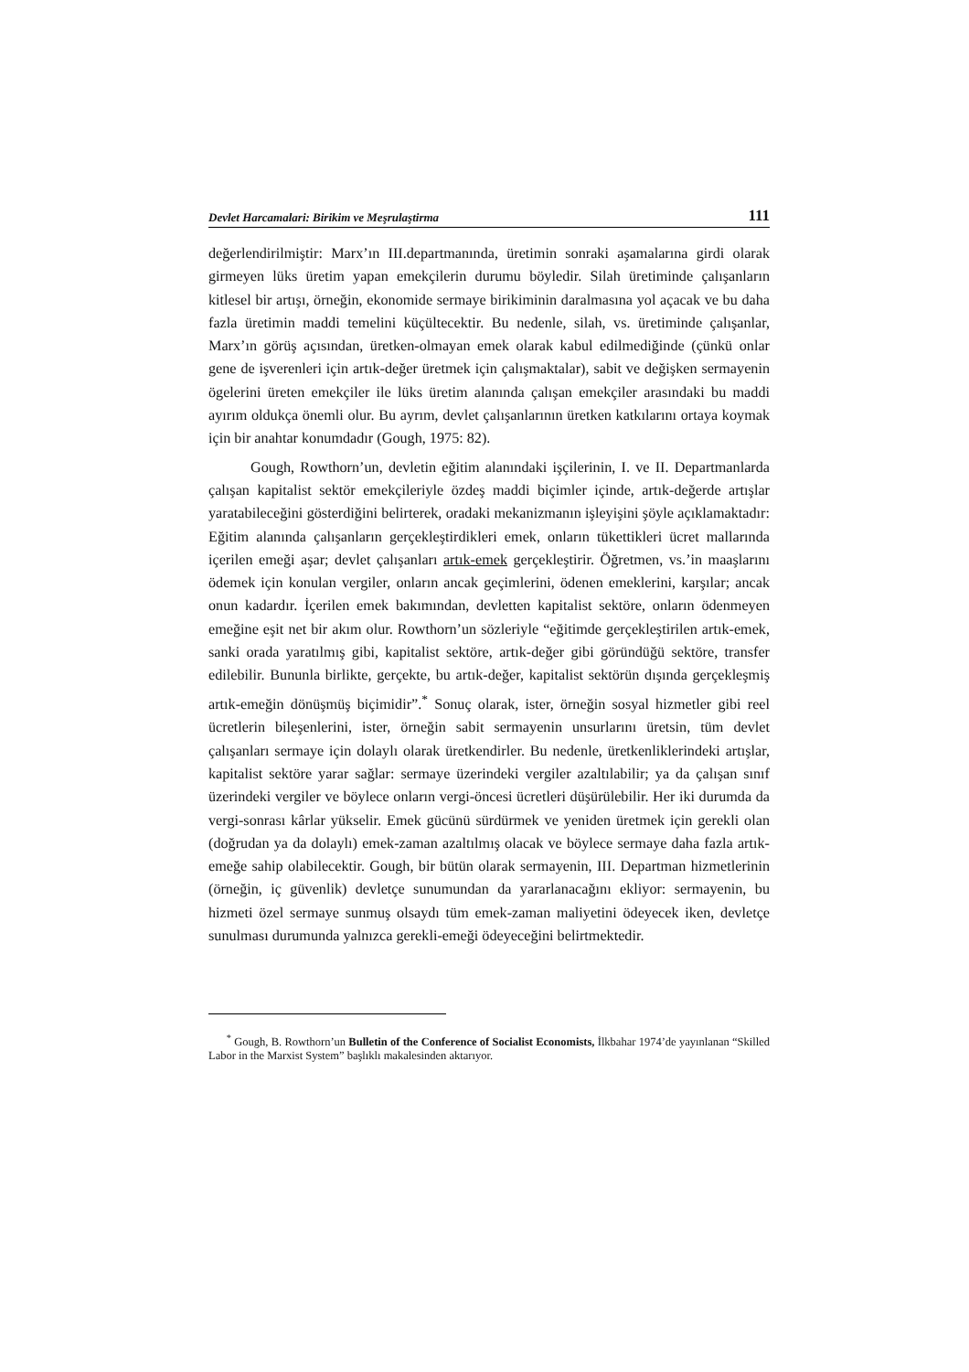Devlet Harcamalari: Birikim ve Meşrulaştirma 111
değerlendirilmiştir: Marx’ın III.departmanında, üretimin sonraki aşamalarına girdi olarak girmeyen lüks üretim yapan emekçilerin durumu böyledir. Silah üretiminde çalışanların kitlesel bir artışı, örneğin, ekonomide sermaye birikiminin daralmasına yol açacak ve bu daha fazla üretimin maddi temelini küçültecektir. Bu nedenle, silah, vs. üretiminde çalışanlar, Marx’ın görüş açısından, üretken-olmayan emek olarak kabul edilmediğinde (çünkü onlar gene de işverenleri için artık-değer üretmek için çalışmaktalar), sabit ve değişken sermayenin ögelerini üreten emekçiler ile lüks üretim alanında çalışan emekçiler arasındaki bu maddi ayırım oldukça önemli olur. Bu ayrım, devlet çalışanlarının üretken katkılarını ortaya koymak için bir anahtar konumdadır (Gough, 1975: 82).
Gough, Rowthorn’un, devletin eğitim alanındaki işçilerinin, I. ve II. Departmanlarda çalışan kapitalist sektör emekçileriyle özdeş maddi biçimler içinde, artık-değerde artışlar yaratabileceğini gösterdiğini belirterek, oradaki mekanizmanın işleyişini şöyle açıklamaktadır: Eğitim alanında çalışanların gerçekleştirdikleri emek, onların tükettikleri ücret mallarında içerilen emeği aşar; devlet çalışanları artık-emek gerçekleştirir. Öğretmen, vs.’in maaşlarını ödemek için konulan vergiler, onların ancak geçimlerini, ödenen emeklerini, karşılar; ancak onun kadardır. İçerilen emek bakımından, devletten kapitalist sektöre, onların ödenmeyen emeğine eşit net bir akım olur. Rowthorn’un sözleriyle “eğitimde gerçekleştirilen artık-emek, sanki orada yaratılmış gibi, kapitalist sektöre, artık-değer gibi göründüğü sektöre, transfer edilebilir. Bununla birlikte, gerçekte, bu artık-değer, kapitalist sektörün dışında gerçekleşmiş artık-emeğin dönüşmüş biçimidir”.<sup>*</sup> Sonuç olarak, ister, örneğin sosyal hizmetler gibi reel ücretlerin bileşenlerini, ister, örneğin sabit sermayenin unsurlarını üretsin, tüm devlet çalışanları sermaye için dolaylı olarak üretkendirler. Bu nedenle, üretkenliklerindeki artışlar, kapitalist sektöre yarar sağlar: sermaye üzerindeki vergiler azaltılabilir; ya da çalışan sınıf üzerindeki vergiler ve böylece onların vergi-öncesi ücretleri düşürülebilir. Her iki durumda da vergi-sonrası kârlar yükselir. Emek gücünü sürdürmek ve yeniden üretmek için gerekli olan (doğrudan ya da dolaylı) emek-zaman azaltılmış olacak ve böylece sermaye daha fazla artık-emeğe sahip olabilecektir. Gough, bir bütün olarak sermayenin, III. Departman hizmetlerinin (örneğin, iç güvenlik) devletçe sunumundan da yararlanacağını ekliyor: sermayenin, bu hizmeti özel sermaye sunmuş olsaydı tüm emek-zaman maliyetini ödeyecek iken, devletçe sunulması durumunda yalnızca gerekli-emeği ödeyeceğini belirtmektedir.
<sup>*</sup> Gough, B. Rowthorn’un Bulletin of the Conference of Socialist Economists, İlkbahar 1974’de yayınlanan “Skilled Labor in the Marxist System” başlıklı makalesinden aktarıyor.